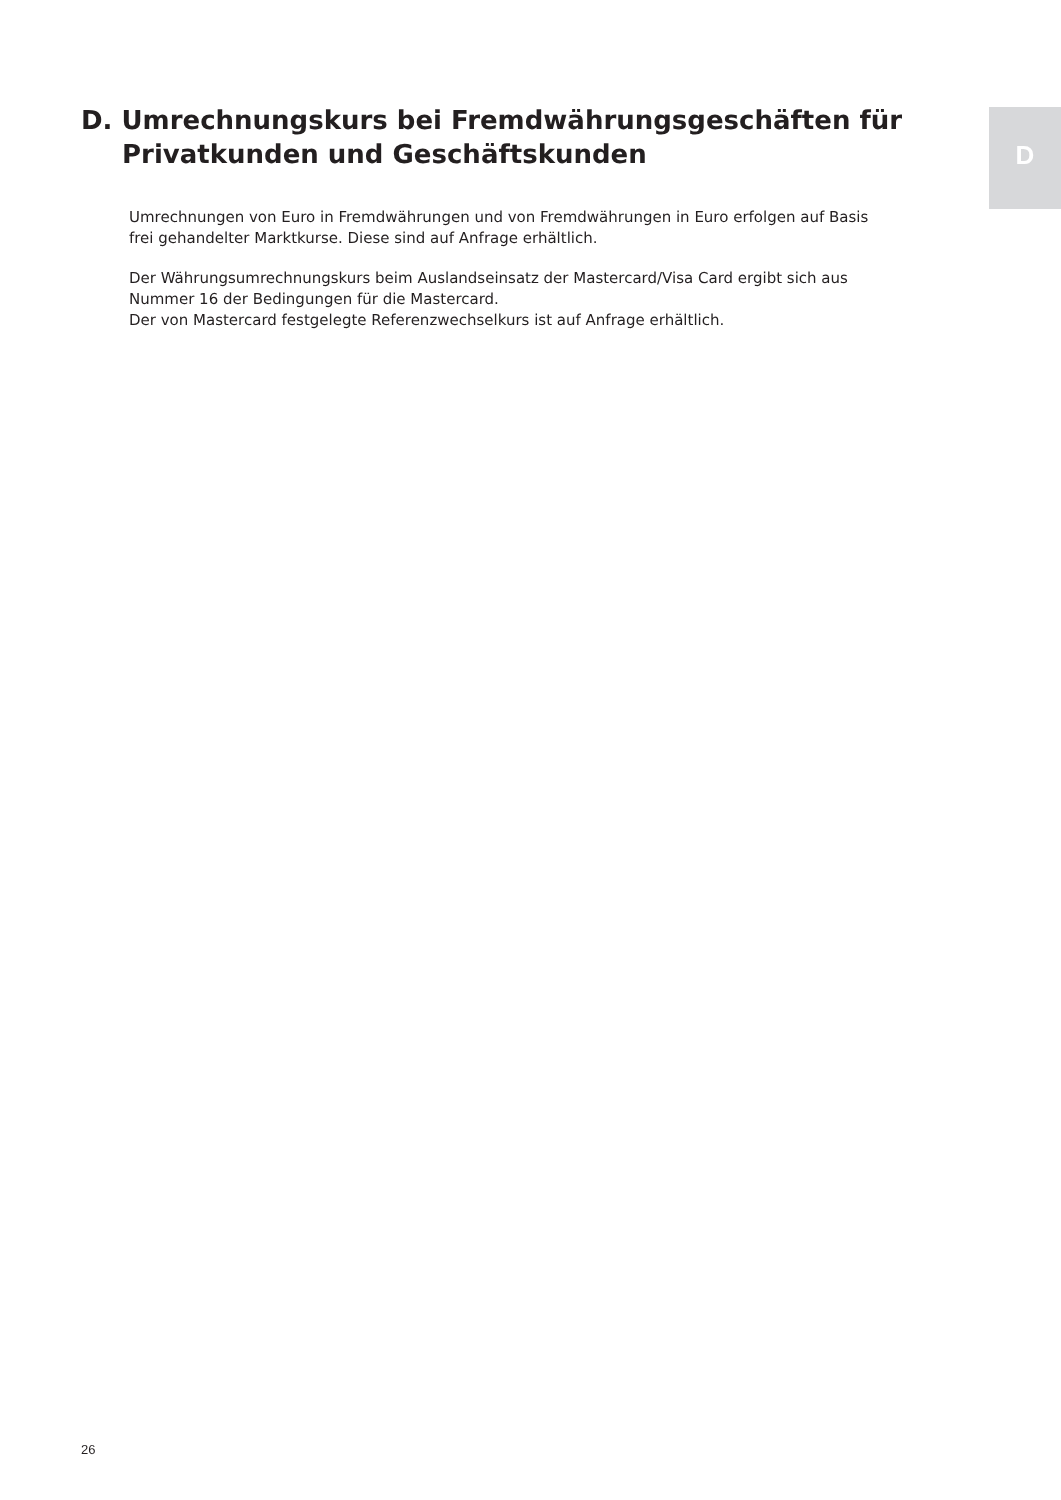D. Umrechnungskurs bei Fremdwährungsgeschäften für
Privatkunden und Geschäftskunden
D
Umrechnungen von Euro in Fremdwährungen und von Fremdwährungen in Euro erfolgen auf Basis frei gehandelter Marktkurse. Diese sind auf Anfrage erhältlich.
Der Währungsumrechnungskurs beim Auslandseinsatz der Mastercard/Visa Card ergibt sich aus Nummer 16 der Bedingungen für die Mastercard.
Der von Mastercard festgelegte Referenzwechselkurs ist auf Anfrage erhältlich.
26